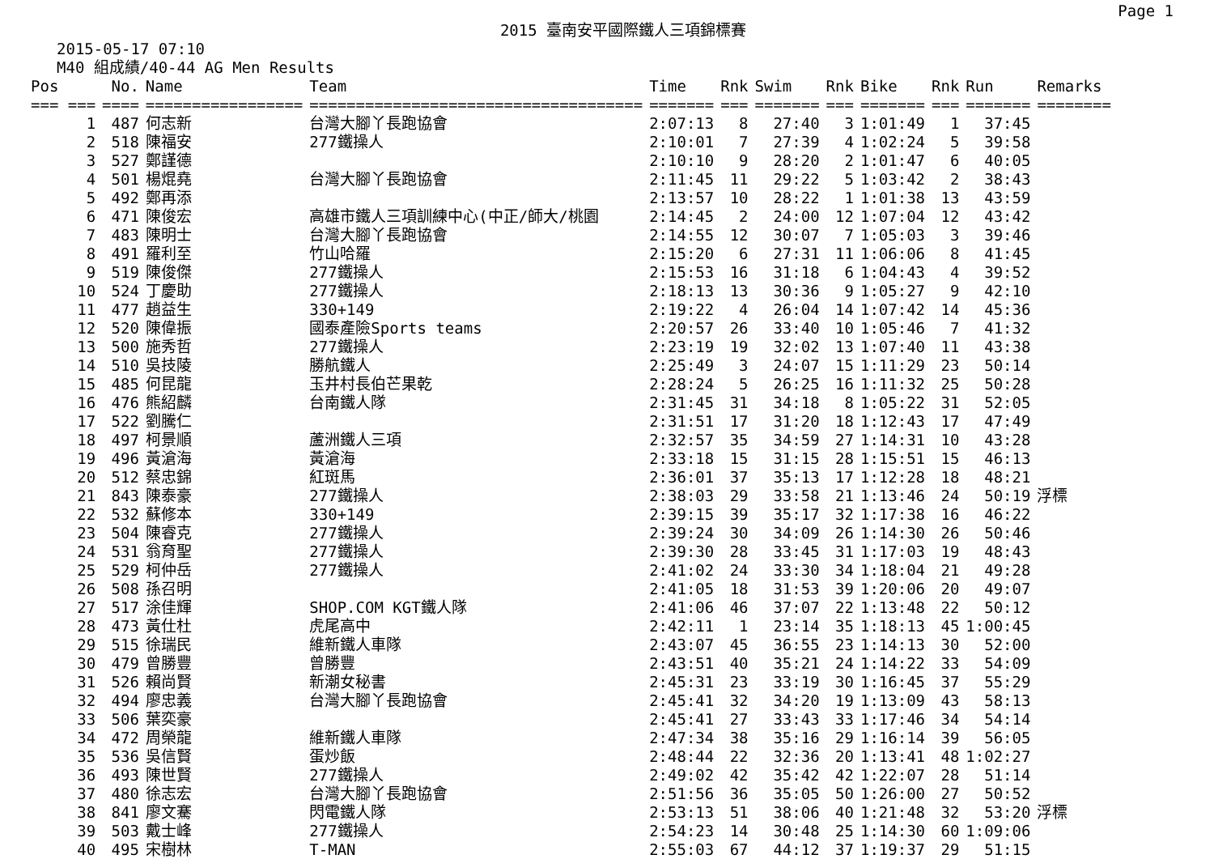Page 1
2015 臺南安平國際鐵人三項錦標賽
2015-05-17 07:10
M40 組成績/40-44 AG Men Results
| Pos | No. | Name | Team | Time | Rnk | Swim | Rnk | Bike | Rnk | Run | Remarks |
| --- | --- | --- | --- | --- | --- | --- | --- | --- | --- | --- | --- |
| === === | ==== | ================= | ==================================== | ======= | === | ======= | === | ======= | === | ======= | ======== |
| 1 | 487 | 何志新 | 台灣大腳丫長跑協會 | 2:07:13 | 8 | 27:40 | 3 | 1:01:49 | 1 | 37:45 | |
| 2 | 518 | 陳福安 | 277鐵操人 | 2:10:01 | 7 | 27:39 | 4 | 1:02:24 | 5 | 39:58 | |
| 3 | 527 | 鄭謹德 | | 2:10:10 | 9 | 28:20 | 2 | 1:01:47 | 6 | 40:05 | |
| 4 | 501 | 楊焜堯 | 台灣大腳丫長跑協會 | 2:11:45 | 11 | 29:22 | 5 | 1:03:42 | 2 | 38:43 | |
| 5 | 492 | 鄭再添 | | 2:13:57 | 10 | 28:22 | 1 | 1:01:38 | 13 | 43:59 | |
| 6 | 471 | 陳俊宏 | 高雄市鐵人三項訓練中心(中正/師大/桃園 | 2:14:45 | 2 | 24:00 | 12 | 1:07:04 | 12 | 43:42 | |
| 7 | 483 | 陳明士 | 台灣大腳丫長跑協會 | 2:14:55 | 12 | 30:07 | 7 | 1:05:03 | 3 | 39:46 | |
| 8 | 491 | 羅利至 | 竹山哈羅 | 2:15:20 | 6 | 27:31 | 11 | 1:06:06 | 8 | 41:45 | |
| 9 | 519 | 陳俊傑 | 277鐵操人 | 2:15:53 | 16 | 31:18 | 6 | 1:04:43 | 4 | 39:52 | |
| 10 | 524 | 丁慶助 | 277鐵操人 | 2:18:13 | 13 | 30:36 | 9 | 1:05:27 | 9 | 42:10 | |
| 11 | 477 | 趙益生 | 330+149 | 2:19:22 | 4 | 26:04 | 14 | 1:07:42 | 14 | 45:36 | |
| 12 | 520 | 陳偉振 | 國泰產險Sports teams | 2:20:57 | 26 | 33:40 | 10 | 1:05:46 | 7 | 41:32 | |
| 13 | 500 | 施秀哲 | 277鐵操人 | 2:23:19 | 19 | 32:02 | 13 | 1:07:40 | 11 | 43:38 | |
| 14 | 510 | 吳技陵 | 勝航鐵人 | 2:25:49 | 3 | 24:07 | 15 | 1:11:29 | 23 | 50:14 | |
| 15 | 485 | 何昆龍 | 玉井村長伯芒果乾 | 2:28:24 | 5 | 26:25 | 16 | 1:11:32 | 25 | 50:28 | |
| 16 | 476 | 熊紹麟 | 台南鐵人隊 | 2:31:45 | 31 | 34:18 | 8 | 1:05:22 | 31 | 52:05 | |
| 17 | 522 | 劉騰仁 | | 2:31:51 | 17 | 31:20 | 18 | 1:12:43 | 17 | 47:49 | |
| 18 | 497 | 柯景順 | 蘆洲鐵人三項 | 2:32:57 | 35 | 34:59 | 27 | 1:14:31 | 10 | 43:28 | |
| 19 | 496 | 黃滄海 | 黃滄海 | 2:33:18 | 15 | 31:15 | 28 | 1:15:51 | 15 | 46:13 | |
| 20 | 512 | 蔡忠錦 | 紅斑馬 | 2:36:01 | 37 | 35:13 | 17 | 1:12:28 | 18 | 48:21 | |
| 21 | 843 | 陳泰豪 | 277鐵操人 | 2:38:03 | 29 | 33:58 | 21 | 1:13:46 | 24 | 50:19 | 浮標 |
| 22 | 532 | 蘇修本 | 330+149 | 2:39:15 | 39 | 35:17 | 32 | 1:17:38 | 16 | 46:22 | |
| 23 | 504 | 陳睿克 | 277鐵操人 | 2:39:24 | 30 | 34:09 | 26 | 1:14:30 | 26 | 50:46 | |
| 24 | 531 | 翁育聖 | 277鐵操人 | 2:39:30 | 28 | 33:45 | 31 | 1:17:03 | 19 | 48:43 | |
| 25 | 529 | 柯仲岳 | 277鐵操人 | 2:41:02 | 24 | 33:30 | 34 | 1:18:04 | 21 | 49:28 | |
| 26 | 508 | 孫召明 | | 2:41:05 | 18 | 31:53 | 39 | 1:20:06 | 20 | 49:07 | |
| 27 | 517 | 涂佳輝 | SHOP.COM KGT鐵人隊 | 2:41:06 | 46 | 37:07 | 22 | 1:13:48 | 22 | 50:12 | |
| 28 | 473 | 黃仕杜 | 虎尾高中 | 2:42:11 | 1 | 23:14 | 35 | 1:18:13 | 45 | 1:00:45 | |
| 29 | 515 | 徐瑞民 | 維新鐵人車隊 | 2:43:07 | 45 | 36:55 | 23 | 1:14:13 | 30 | 52:00 | |
| 30 | 479 | 曾勝豐 | 曾勝豐 | 2:43:51 | 40 | 35:21 | 24 | 1:14:22 | 33 | 54:09 | |
| 31 | 526 | 賴尚賢 | 新潮女秘書 | 2:45:31 | 23 | 33:19 | 30 | 1:16:45 | 37 | 55:29 | |
| 32 | 494 | 廖忠義 | 台灣大腳丫長跑協會 | 2:45:41 | 32 | 34:20 | 19 | 1:13:09 | 43 | 58:13 | |
| 33 | 506 | 葉奕豪 | | 2:45:41 | 27 | 33:43 | 33 | 1:17:46 | 34 | 54:14 | |
| 34 | 472 | 周榮龍 | 維新鐵人車隊 | 2:47:34 | 38 | 35:16 | 29 | 1:16:14 | 39 | 56:05 | |
| 35 | 536 | 吳信賢 | 蛋炒飯 | 2:48:44 | 22 | 32:36 | 20 | 1:13:41 | 48 | 1:02:27 | |
| 36 | 493 | 陳世賢 | 277鐵操人 | 2:49:02 | 42 | 35:42 | 42 | 1:22:07 | 28 | 51:14 | |
| 37 | 480 | 徐志宏 | 台灣大腳丫長跑協會 | 2:51:56 | 36 | 35:05 | 50 | 1:26:00 | 27 | 50:52 | |
| 38 | 841 | 廖文騫 | 閃電鐵人隊 | 2:53:13 | 51 | 38:06 | 40 | 1:21:48 | 32 | 53:20 | 浮標 |
| 39 | 503 | 戴士峰 | 277鐵操人 | 2:54:23 | 14 | 30:48 | 25 | 1:14:30 | 60 | 1:09:06 | |
| 40 | 495 | 宋樹林 | T-MAN | 2:55:03 | 67 | 44:12 | 37 | 1:19:37 | 29 | 51:15 | |